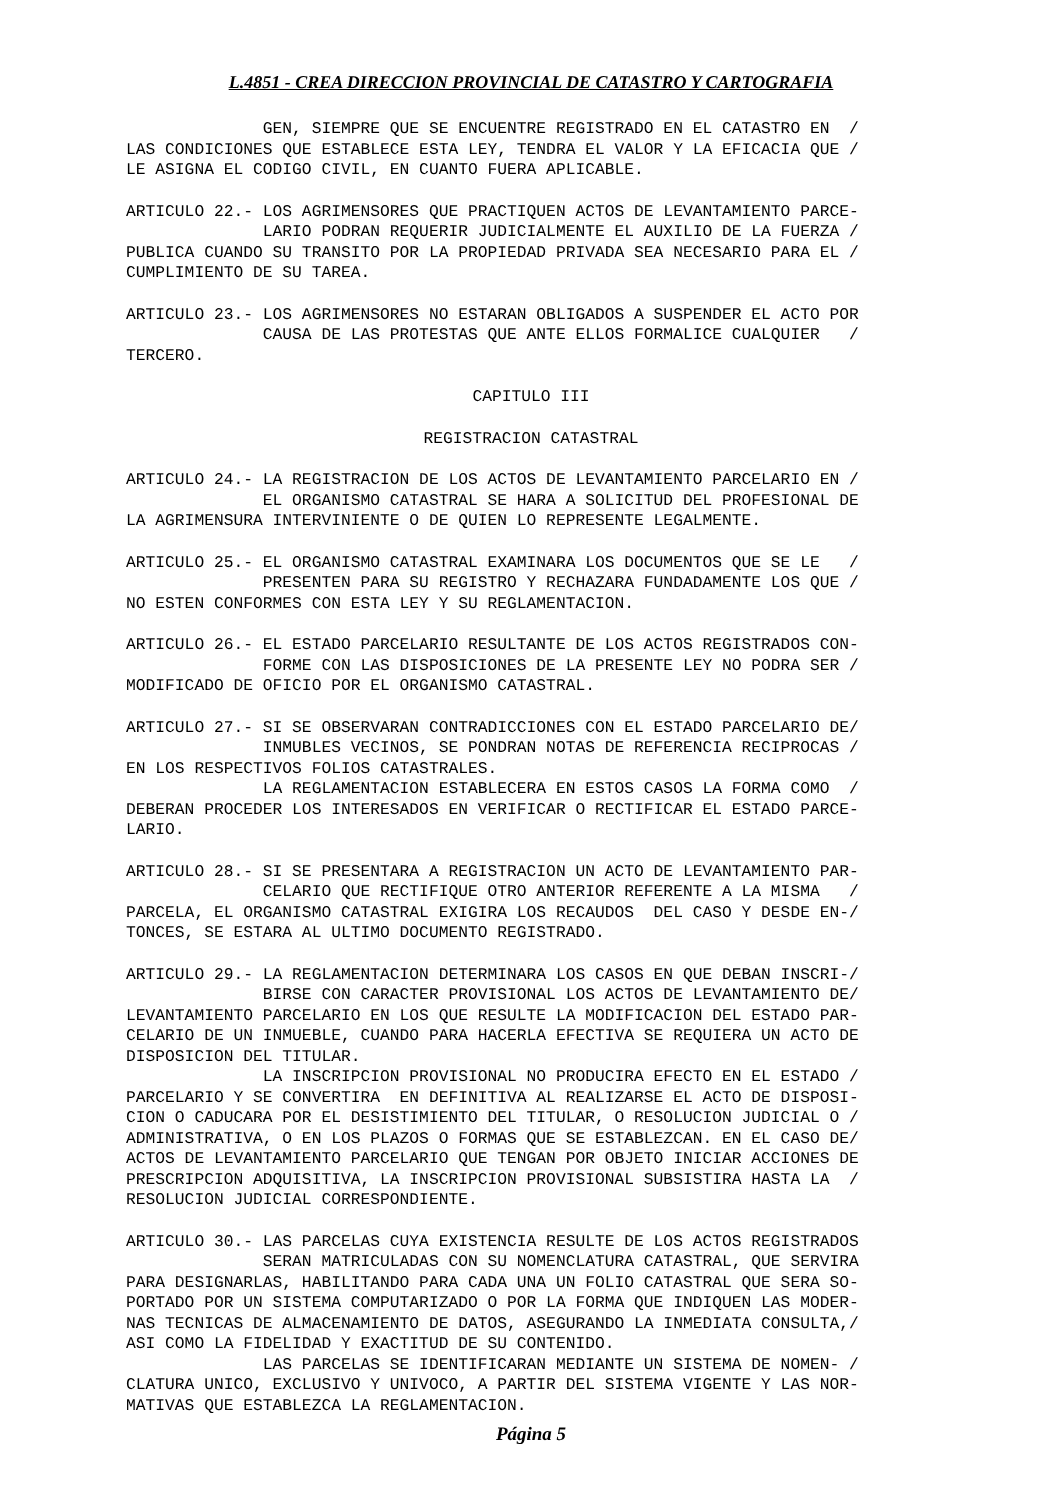L.4851 - CREA DIRECCION PROVINCIAL DE CATASTRO Y CARTOGRAFIA
              GEN, SIEMPRE QUE SE ENCUENTRE REGISTRADO EN EL CATASTRO EN  /
LAS CONDICIONES QUE ESTABLECE ESTA LEY, TENDRA EL VALOR Y LA EFICACIA QUE /
LE ASIGNA EL CODIGO CIVIL, EN CUANTO FUERA APLICABLE.
ARTICULO 22.- LOS AGRIMENSORES QUE PRACTIQUEN ACTOS DE LEVANTAMIENTO PARCE-
              LARIO PODRAN REQUERIR JUDICIALMENTE EL AUXILIO DE LA FUERZA /
PUBLICA CUANDO SU TRANSITO POR LA PROPIEDAD PRIVADA SEA NECESARIO PARA EL /
CUMPLIMIENTO DE SU TAREA.
ARTICULO 23.- LOS AGRIMENSORES NO ESTARAN OBLIGADOS A SUSPENDER EL ACTO POR
              CAUSA DE LAS PROTESTAS QUE ANTE ELLOS FORMALICE CUALQUIER   /
TERCERO.
CAPITULO III
REGISTRACION CATASTRAL
ARTICULO 24.- LA REGISTRACION DE LOS ACTOS DE LEVANTAMIENTO PARCELARIO EN /
              EL ORGANISMO CATASTRAL SE HARA A SOLICITUD DEL PROFESIONAL DE
LA AGRIMENSURA INTERVINIENTE O DE QUIEN LO REPRESENTE LEGALMENTE.
ARTICULO 25.- EL ORGANISMO CATASTRAL EXAMINARA LOS DOCUMENTOS QUE SE LE   /
              PRESENTEN PARA SU REGISTRO Y RECHAZARA FUNDADAMENTE LOS QUE /
NO ESTEN CONFORMES CON ESTA LEY Y SU REGLAMENTACION.
ARTICULO 26.- EL ESTADO PARCELARIO RESULTANTE DE LOS ACTOS REGISTRADOS CON-
              FORME CON LAS DISPOSICIONES DE LA PRESENTE LEY NO PODRA SER /
MODIFICADO DE OFICIO POR EL ORGANISMO CATASTRAL.
ARTICULO 27.- SI SE OBSERVARAN CONTRADICCIONES CON EL ESTADO PARCELARIO DE/
              INMUBLES VECINOS, SE PONDRAN NOTAS DE REFERENCIA RECIPROCAS /
EN LOS RESPECTIVOS FOLIOS CATASTRALES.
              LA REGLAMENTACION ESTABLECERA EN ESTOS CASOS LA FORMA COMO  /
DEBERAN PROCEDER LOS INTERESADOS EN VERIFICAR O RECTIFICAR EL ESTADO PARCE-
LARIO.
ARTICULO 28.- SI SE PRESENTARA A REGISTRACION UN ACTO DE LEVANTAMIENTO PAR-
              CELARIO QUE RECTIFIQUE OTRO ANTERIOR REFERENTE A LA MISMA   /
PARCELA, EL ORGANISMO CATASTRAL EXIGIRA LOS RECAUDOS  DEL CASO Y DESDE EN-/
TONCES, SE ESTARA AL ULTIMO DOCUMENTO REGISTRADO.
ARTICULO 29.- LA REGLAMENTACION DETERMINARA LOS CASOS EN QUE DEBAN INSCRI-/
              BIRSE CON CARACTER PROVISIONAL LOS ACTOS DE LEVANTAMIENTO DE/
LEVANTAMIENTO PARCELARIO EN LOS QUE RESULTE LA MODIFICACION DEL ESTADO PAR-
CELARIO DE UN INMUEBLE, CUANDO PARA HACERLA EFECTIVA SE REQUIERA UN ACTO DE
DISPOSICION DEL TITULAR.
              LA INSCRIPCION PROVISIONAL NO PRODUCIRA EFECTO EN EL ESTADO /
PARCELARIO Y SE CONVERTIRA  EN DEFINITIVA AL REALIZARSE EL ACTO DE DISPOSI-
CION O CADUCARA POR EL DESISTIMIENTO DEL TITULAR, O RESOLUCION JUDICIAL O /
ADMINISTRATIVA, O EN LOS PLAZOS O FORMAS QUE SE ESTABLEZCAN. EN EL CASO DE/
ACTOS DE LEVANTAMIENTO PARCELARIO QUE TENGAN POR OBJETO INICIAR ACCIONES DE
PRESCRIPCION ADQUISITIVA, LA INSCRIPCION PROVISIONAL SUBSISTIRA HASTA LA  /
RESOLUCION JUDICIAL CORRESPONDIENTE.
ARTICULO 30.- LAS PARCELAS CUYA EXISTENCIA RESULTE DE LOS ACTOS REGISTRADOS
              SERAN MATRICULADAS CON SU NOMENCLATURA CATASTRAL, QUE SERVIRA
PARA DESIGNARLAS, HABILITANDO PARA CADA UNA UN FOLIO CATASTRAL QUE SERA SO-
PORTADO POR UN SISTEMA COMPUTARIZADO O POR LA FORMA QUE INDIQUEN LAS MODER-
NAS TECNICAS DE ALMACENAMIENTO DE DATOS, ASEGURANDO LA INMEDIATA CONSULTA,/
ASI COMO LA FIDELIDAD Y EXACTITUD DE SU CONTENIDO.
              LAS PARCELAS SE IDENTIFICARAN MEDIANTE UN SISTEMA DE NOMEN- /
CLATURA UNICO, EXCLUSIVO Y UNIVOCO, A PARTIR DEL SISTEMA VIGENTE Y LAS NOR-
MATIVAS QUE ESTABLEZCA LA REGLAMENTACION.
Página 5